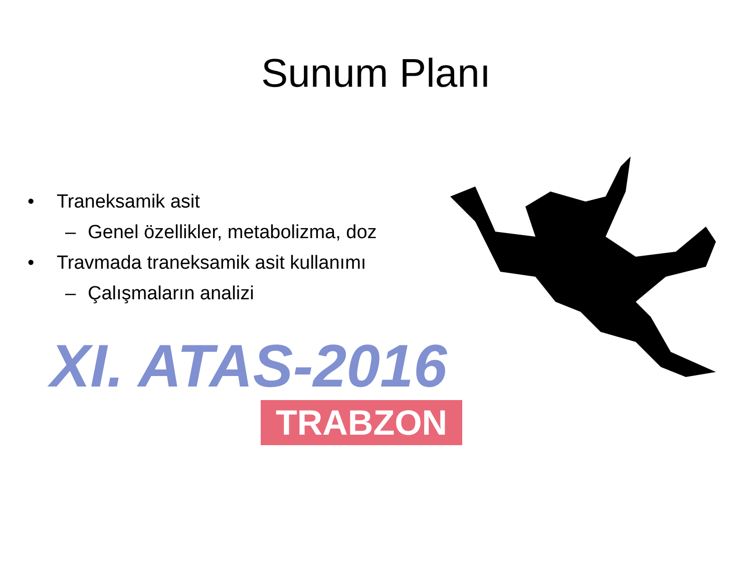Sunum Planı
• Traneksamik asit
– Genel özellikler, metabolizma, doz
• Travmada traneksamik asit kullanımı
– Çalışmaların analizi
XI. ATAS-2016
TRABZON